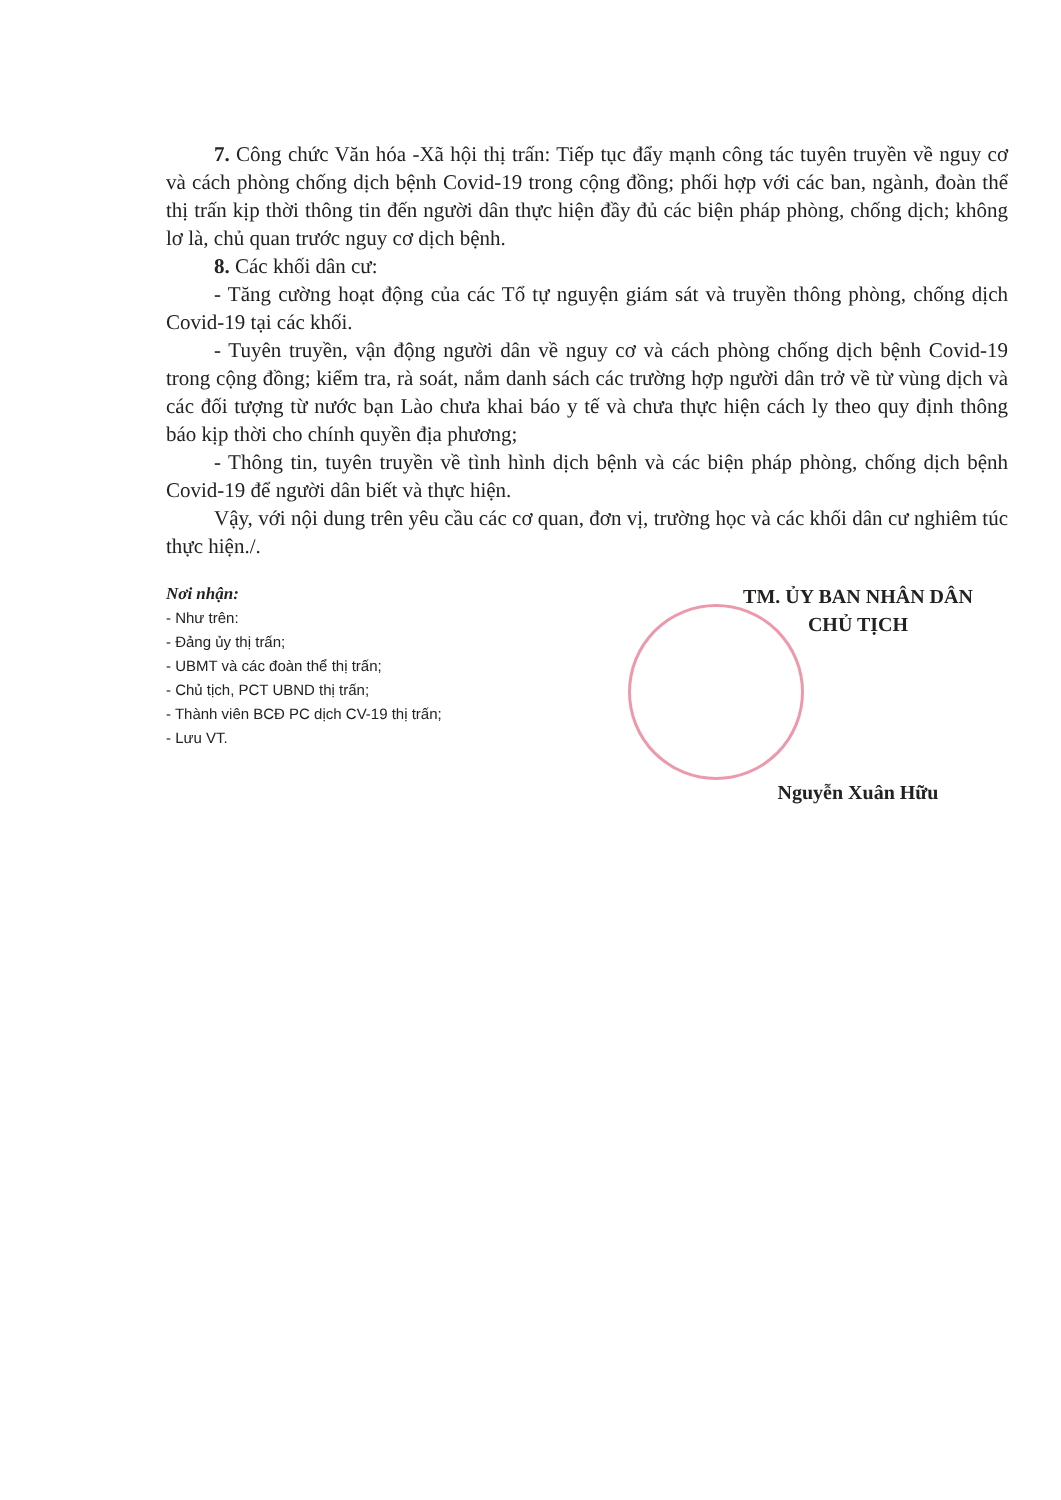7. Công chức Văn hóa -Xã hội thị trấn: Tiếp tục đẩy mạnh công tác tuyên truyền về nguy cơ và cách phòng chống dịch bệnh Covid-19 trong cộng đồng; phối hợp với các ban, ngành, đoàn thể thị trấn kịp thời thông tin đến người dân thực hiện đầy đủ các biện pháp phòng, chống dịch; không lơ là, chủ quan trước nguy cơ dịch bệnh.
8. Các khối dân cư:
- Tăng cường hoạt động của các Tổ tự nguyện giám sát và truyền thông phòng, chống dịch Covid-19 tại các khối.
- Tuyên truyền, vận động người dân về nguy cơ và cách phòng chống dịch bệnh Covid-19 trong cộng đồng; kiểm tra, rà soát, nắm danh sách các trường hợp người dân trở về từ vùng dịch và các đối tượng từ nước bạn Lào chưa khai báo y tế và chưa thực hiện cách ly theo quy định thông báo kịp thời cho chính quyền địa phương;
- Thông tin, tuyên truyền về tình hình dịch bệnh và các biện pháp phòng, chống dịch bệnh Covid-19 để người dân biết và thực hiện.
Vậy, với nội dung trên yêu cầu các cơ quan, đơn vị, trường học và các khối dân cư nghiêm túc thực hiện./.
Nơi nhận:
- Như trên:
- Đảng ủy thị trấn;
- UBMT và các đoàn thể thị trấn;
- Chủ tịch, PCT UBND thị trấn;
- Thành viên BCĐ PC dịch CV-19 thị trấn;
- Lưu VT.
TM. ỦY BAN NHÂN DÂN
CHỦ TỊCH
Nguyễn Xuân Hữu